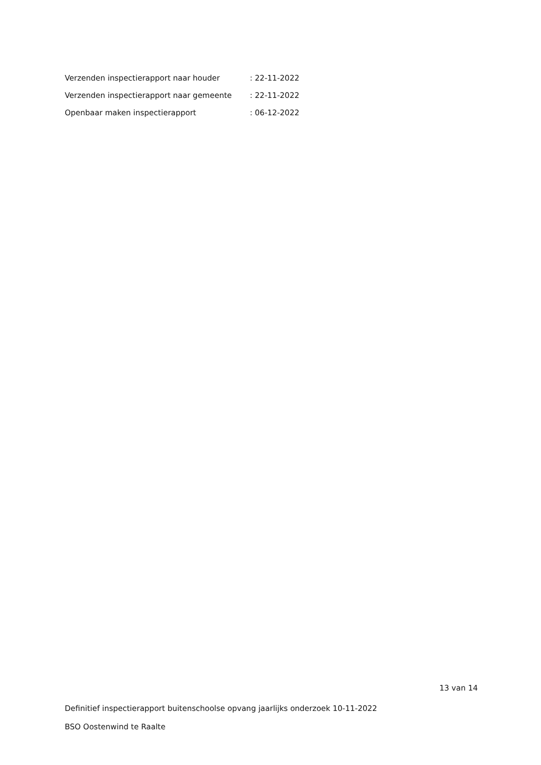Verzenden inspectierapport naar houder : 22-11-2022
Verzenden inspectierapport naar gemeente : 22-11-2022
Openbaar maken inspectierapport : 06-12-2022
13 van 14
Definitief inspectierapport buitenschoolse opvang jaarlijks onderzoek 10-11-2022
BSO Oostenwind te Raalte